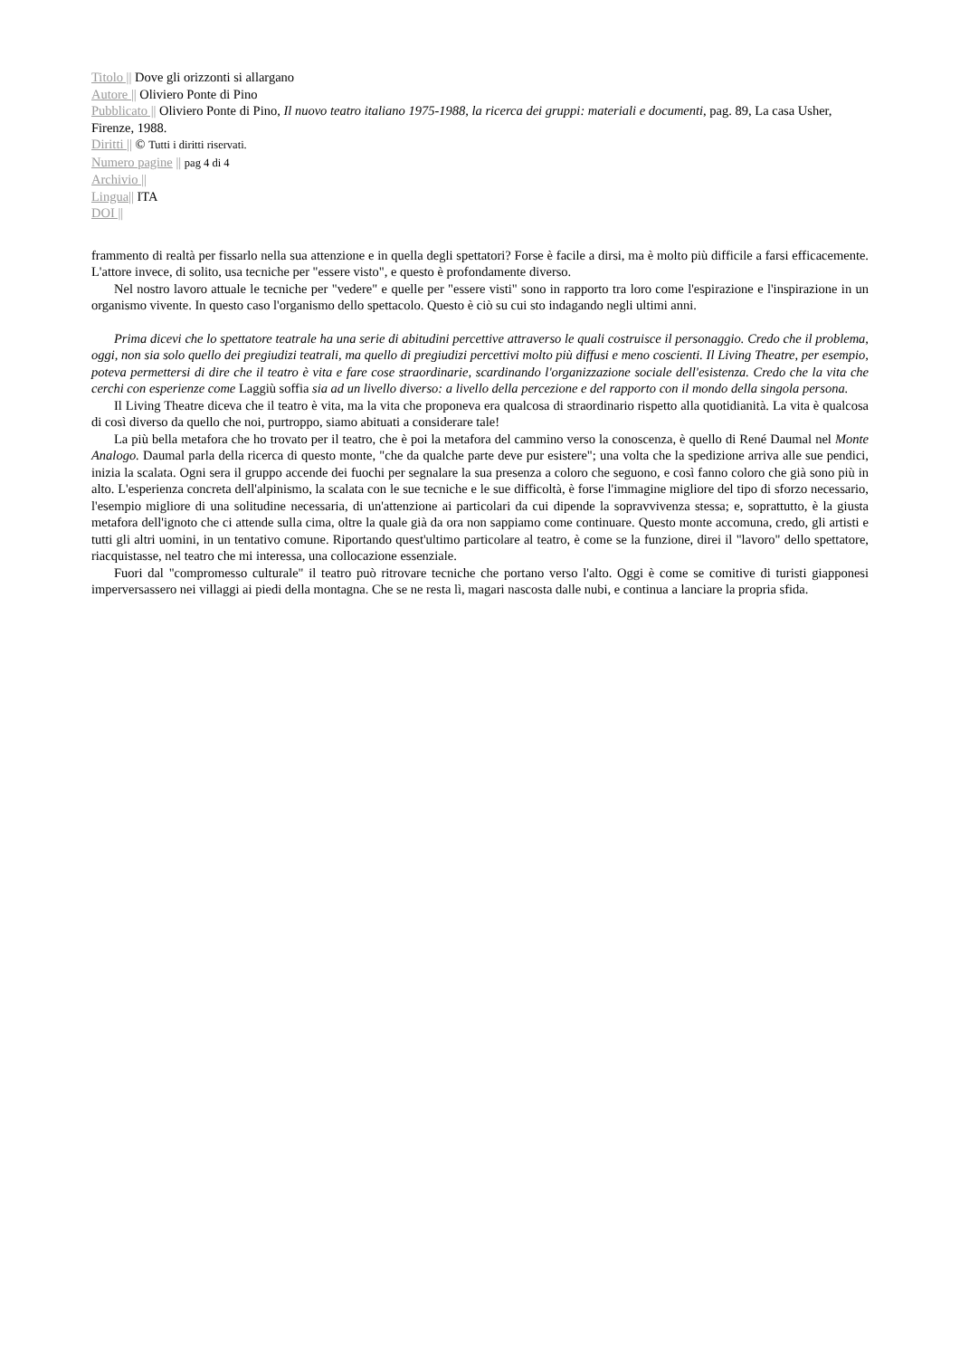Titolo || Dove gli orizzonti si allargano
Autore || Oliviero Ponte di Pino
Pubblicato || Oliviero Ponte di Pino, Il nuovo teatro italiano 1975-1988, la ricerca dei gruppi: materiali e documenti, pag. 89, La casa Usher, Firenze, 1988.
Diritti || © Tutti i diritti riservati.
Numero pagine || pag 4 di 4
Archivio ||
Lingua|| ITA
DOI ||
frammento di realtà per fissarlo nella sua attenzione e in quella degli spettatori? Forse è facile a dirsi, ma è molto più difficile a farsi efficacemente. L'attore invece, di solito, usa tecniche per "essere visto", e questo è profondamente diverso.
Nel nostro lavoro attuale le tecniche per "vedere" e quelle per "essere visti" sono in rapporto tra loro come l'espirazione e l'inspirazione in un organismo vivente. In questo caso l'organismo dello spettacolo. Questo è ciò su cui sto indagando negli ultimi anni.
Prima dicevi che lo spettatore teatrale ha una serie di abitudini percettive attraverso le quali costruisce il personaggio. Credo che il problema, oggi, non sia solo quello dei pregiudizi teatrali, ma quello di pregiudizi percettivi molto più diffusi e meno coscienti. Il Living Theatre, per esempio, poteva permettersi di dire che il teatro è vita e fare cose straordinarie, scardinando l'organizzazione sociale dell'esistenza. Credo che la vita che cerchi con esperienze come Laggiù soffia sia ad un livello diverso: a livello della percezione e del rapporto con il mondo della singola persona.
Il Living Theatre diceva che il teatro è vita, ma la vita che proponeva era qualcosa di straordinario rispetto alla quotidianità. La vita è qualcosa di così diverso da quello che noi, purtroppo, siamo abituati a considerare tale!
La più bella metafora che ho trovato per il teatro, che è poi la metafora del cammino verso la conoscenza, è quello di René Daumal nel Monte Analogo. Daumal parla della ricerca di questo monte, "che da qualche parte deve pur esistere"; una volta che la spedizione arriva alle sue pendici, inizia la scalata. Ogni sera il gruppo accende dei fuochi per segnalare la sua presenza a coloro che seguono, e così fanno coloro che già sono più in alto. L'esperienza concreta dell'alpinismo, la scalata con le sue tecniche e le sue difficoltà, è forse l'immagine migliore del tipo di sforzo necessario, l'esempio migliore di una solitudine necessaria, di un'attenzione ai particolari da cui dipende la sopravvivenza stessa; e, soprattutto, è la giusta metafora dell'ignoto che ci attende sulla cima, oltre la quale già da ora non sappiamo come continuare. Questo monte accomuna, credo, gli artisti e tutti gli altri uomini, in un tentativo comune. Riportando quest'ultimo particolare al teatro, è come se la funzione, direi il "lavoro" dello spettatore, riacquistasse, nel teatro che mi interessa, una collocazione essenziale.
Fuori dal "compromesso culturale" il teatro può ritrovare tecniche che portano verso l'alto. Oggi è come se comitive di turisti giapponesi imperversassero nei villaggi ai piedi della montagna. Che se ne resta lì, magari nascosta dalle nubi, e continua a lanciare la propria sfida.